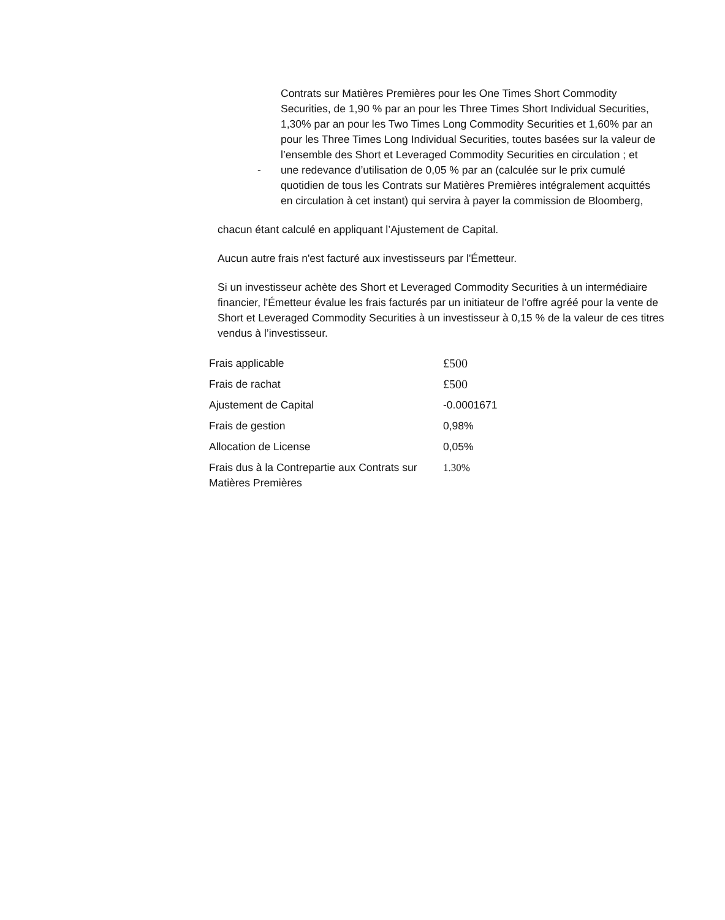Contrats sur Matières Premières pour les One Times Short Commodity Securities, de 1,90 % par an pour les Three Times Short Individual Securities, 1,30% par an pour les Two Times Long Commodity Securities et 1,60% par an pour les Three Times Long Individual Securities, toutes basées sur la valeur de l’ensemble des Short et Leveraged Commodity Securities en circulation ; et
- une redevance d’utilisation de 0,05 % par an (calculée sur le prix cumulé quotidien de tous les Contrats sur Matières Premières intégralement acquittés en circulation à cet instant) qui servira à payer la commission de Bloomberg,
chacun étant calculé en appliquant l’Ajustement de Capital.
Aucun autre frais n'est facturé aux investisseurs par l'Émetteur.
Si un investisseur achète des Short et Leveraged Commodity Securities à un intermédiaire financier, l'Émetteur évalue les frais facturés par un initiateur de l’offre agréé pour la vente de Short et Leveraged Commodity Securities à un investisseur à 0,15 % de la valeur de ces titres vendus à l’investisseur.
| Frais applicable | £500 |
| Frais de rachat | £500 |
| Ajustement de Capital | -0.0001671 |
| Frais de gestion | 0,98% |
| Allocation de License | 0,05% |
| Frais dus à la Contrepartie aux Contrats sur Matières Premières | 1.30% |